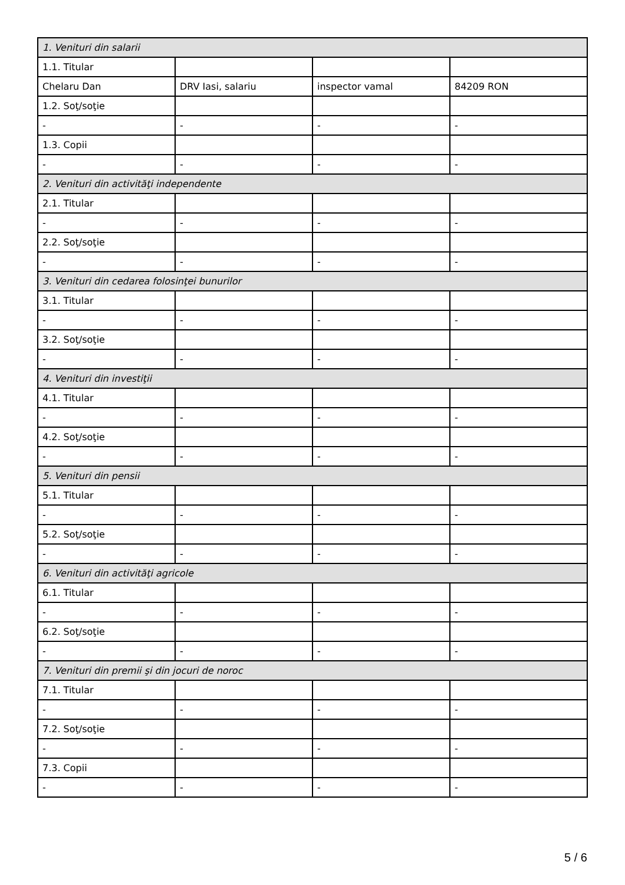| 1. Venituri din salarii | | | |
| 1.1. Titular | | | |
| Chelaru Dan | DRV Iasi, salariu | inspector vamal | 84209 RON |
| 1.2. Soţ/soţie | | | |
| - | - | - | - |
| 1.3. Copii | | | |
| - | - | - | - |
| 2. Venituri din activităţi independente | | | |
| 2.1. Titular | | | |
| - | - | - | - |
| 2.2. Soţ/soţie | | | |
| - | - | - | - |
| 3. Venituri din cedarea folosinţei bunurilor | | | |
| 3.1. Titular | | | |
| - | - | - | - |
| 3.2. Soţ/soţie | | | |
| - | - | - | - |
| 4. Venituri din investiţii | | | |
| 4.1. Titular | | | |
| - | - | - | - |
| 4.2. Soţ/soţie | | | |
| - | - | - | - |
| 5. Venituri din pensii | | | |
| 5.1. Titular | | | |
| - | - | - | - |
| 5.2. Soţ/soţie | | | |
| - | - | - | - |
| 6. Venituri din activităţi agricole | | | |
| 6.1. Titular | | | |
| - | - | - | - |
| 6.2. Soţ/soţie | | | |
| - | - | - | - |
| 7. Venituri din premii şi din jocuri de noroc | | | |
| 7.1. Titular | | | |
| - | - | - | - |
| 7.2. Soţ/soţie | | | |
| - | - | - | - |
| 7.3. Copii | | | |
| - | - | - | - |
5 / 6